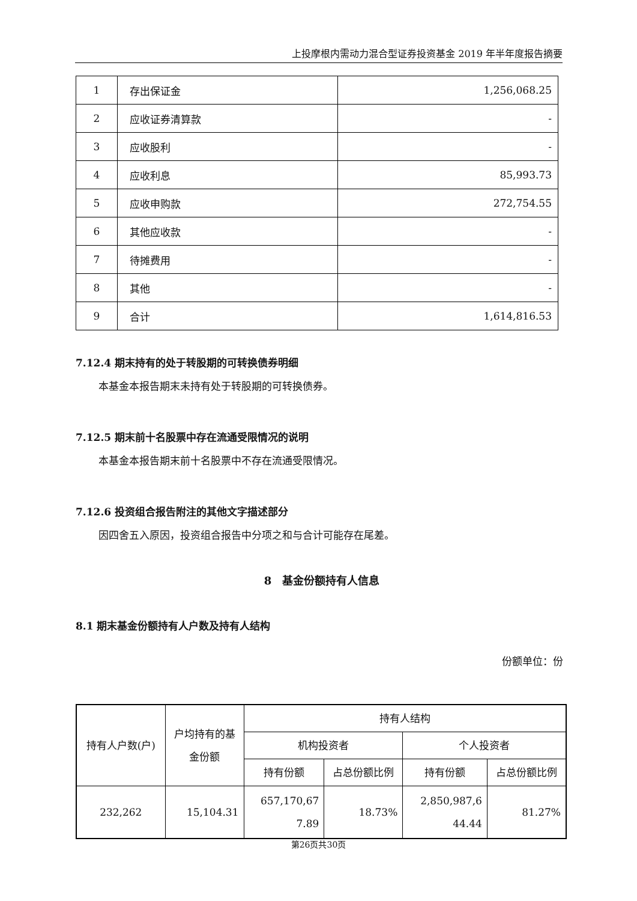上投摩根内需动力混合型证券投资基金 2019 年半年度报告摘要
| 1 | 存出保证金 | 1,256,068.25 |
| 2 | 应收证券清算款 | - |
| 3 | 应收股利 | - |
| 4 | 应收利息 | 85,993.73 |
| 5 | 应收申购款 | 272,754.55 |
| 6 | 其他应收款 | - |
| 7 | 待摊费用 | - |
| 8 | 其他 | - |
| 9 | 合计 | 1,614,816.53 |
7.12.4 期末持有的处于转股期的可转换债券明细
本基金本报告期末未持有处于转股期的可转换债券。
7.12.5 期末前十名股票中存在流通受限情况的说明
本基金本报告期末前十名股票中不存在流通受限情况。
7.12.6 投资组合报告附注的其他文字描述部分
因四舍五入原因，投资组合报告中分项之和与合计可能存在尾差。
8　基金份额持有人信息
8.1 期末基金份额持有人户数及持有人结构
份额单位：份
| 持有人户数(户) | 户均持有的基 金份额 | 持有人结构 | | | |
| --- | --- | --- | --- | --- | --- |
| | | 机构投资者 | | 个人投资者 | |
| | | 持有份额 | 占总份额比例 | 持有份额 | 占总份额比例 |
| 232,262 | 15,104.31 | 657,170,67 7.89 | 18.73% | 2,850,987,6 44.44 | 81.27% |
第26页共30页